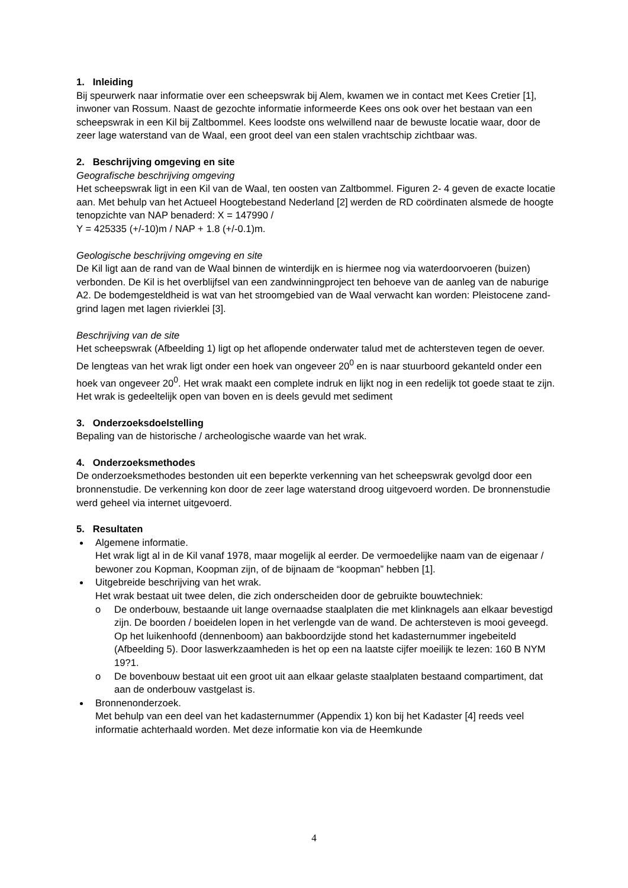1. Inleiding
Bij speurwerk naar informatie over een scheepswrak bij Alem, kwamen we in contact met Kees Cretier [1], inwoner van Rossum. Naast de gezochte informatie informeerde Kees ons ook over het bestaan van een scheepswrak in een Kil bij Zaltbommel. Kees loodste ons welwillend naar de bewuste locatie waar, door de zeer lage waterstand van de Waal, een groot deel van een stalen vrachtschip zichtbaar was.
2. Beschrijving omgeving en site
Geografische beschrijving omgeving
Het scheepswrak ligt in een Kil van de Waal, ten oosten van Zaltbommel. Figuren 2- 4 geven de exacte locatie aan. Met behulp van het Actueel Hoogtebestand Nederland [2] werden de RD coördinaten alsmede de hoogte tenopzichte van NAP benaderd: X = 147990 /
Y = 425335 (+/-10)m / NAP + 1.8 (+/-0.1)m.
Geologische beschrijving omgeving en site
De Kil ligt aan de rand van de Waal binnen de winterdijk en is hiermee nog via waterdoorvoeren (buizen) verbonden. De Kil is het overblijfsel van een zandwinningproject ten behoeve van de aanleg van de naburige A2. De bodemgesteldheid is wat van het stroomgebied van de Waal verwacht kan worden: Pleistocene zand-grind lagen met lagen rivierklei [3].
Beschrijving van de site
Het scheepswrak (Afbeelding 1) ligt op het aflopende onderwater talud met de achtersteven tegen de oever. De lengteas van het wrak ligt onder een hoek van ongeveer 20<sup>0</sup> en is naar stuurboord gekanteld onder een hoek van ongeveer 20<sup>0</sup>. Het wrak maakt een complete indruk en lijkt nog in een redelijk tot goede staat te zijn. Het wrak is gedeeltelijk open van boven en is deels gevuld met sediment
3. Onderzoeksdoelstelling
Bepaling van de historische / archeologische waarde van het wrak.
4. Onderzoeksmethodes
De onderzoeksmethodes bestonden uit een beperkte verkenning van het scheepswrak gevolgd door een bronnenstudie. De verkenning kon door de zeer lage waterstand droog uitgevoerd worden. De bronnenstudie werd geheel via internet uitgevoerd.
5. Resultaten
Algemene informatie.
Het wrak ligt al in de Kil vanaf 1978, maar mogelijk al eerder. De vermoedelijke naam van de eigenaar / bewoner zou Kopman, Koopman zijn, of de bijnaam de “koopman” hebben [1].
Uitgebreide beschrijving van het wrak.
Het wrak bestaat uit twee delen, die zich onderscheiden door de gebruikte bouwtechniek:
o De onderbouw, bestaande uit lange overnaadse staalplaten die met klinknagels aan elkaar bevestigd zijn. De boorden / boeidelen lopen in het verlengde van de wand. De achtersteven is mooi geveegd. Op het luikenhoofd (dennenboom) aan bakboordzijde stond het kadasternummer ingebeiteld (Afbeelding 5). Door laswerkzaamheden is het op een na laatste cijfer moeilijk te lezen: 160 B NYM 19?1.
o De bovenbouw bestaat uit een groot uit aan elkaar gelaste staalplaten bestaand compartiment, dat aan de onderbouw vastgelast is.
Bronnenonderzoek.
Met behulp van een deel van het kadasternummer (Appendix 1) kon bij het Kadaster [4] reeds veel informatie achterhaald worden. Met deze informatie kon via de Heemkunde
4